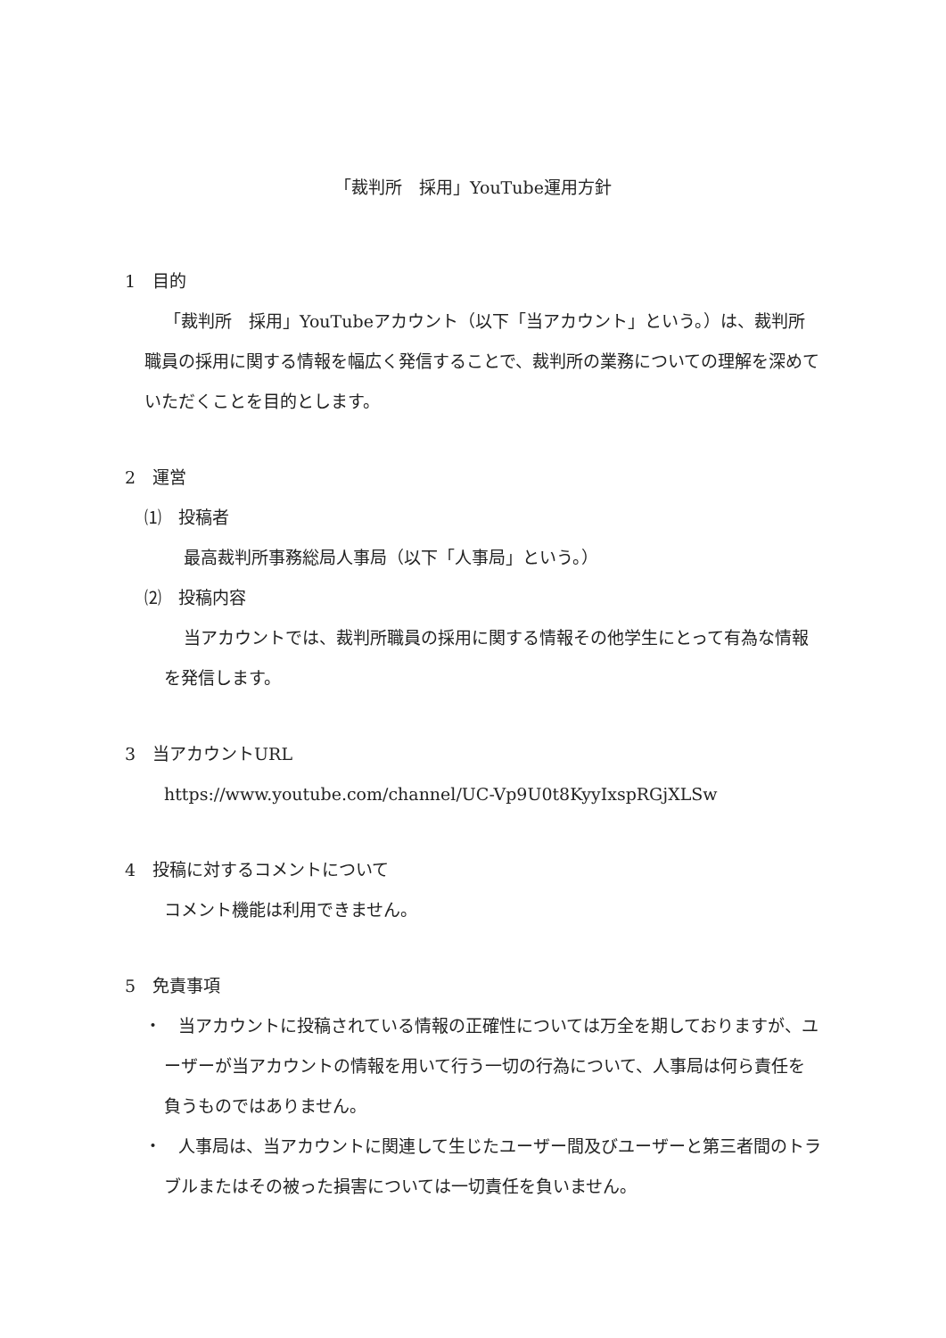「裁判所　採用」YouTube運用方針
1　目的
「裁判所　採用」YouTubeアカウント（以下「当アカウント」という。）は、裁判所職員の採用に関する情報を幅広く発信することで、裁判所の業務についての理解を深めていただくことを目的とします。
2　運営
⑴　投稿者
最高裁判所事務総局人事局（以下「人事局」という。）
⑵　投稿内容
当アカウントでは、裁判所職員の採用に関する情報その他学生にとって有為な情報を発信します。
3　当アカウントURL
https://www.youtube.com/channel/UC-Vp9U0t8KyyIxspRGjXLSw
4　投稿に対するコメントについて
コメント機能は利用できません。
5　免責事項
・　当アカウントに投稿されている情報の正確性については万全を期しておりますが、ユーザーが当アカウントの情報を用いて行う一切の行為について、人事局は何ら責任を負うものではありません。
・　人事局は、当アカウントに関連して生じたユーザー間及びユーザーと第三者間のトラブルまたはその被った損害については一切責任を負いません。